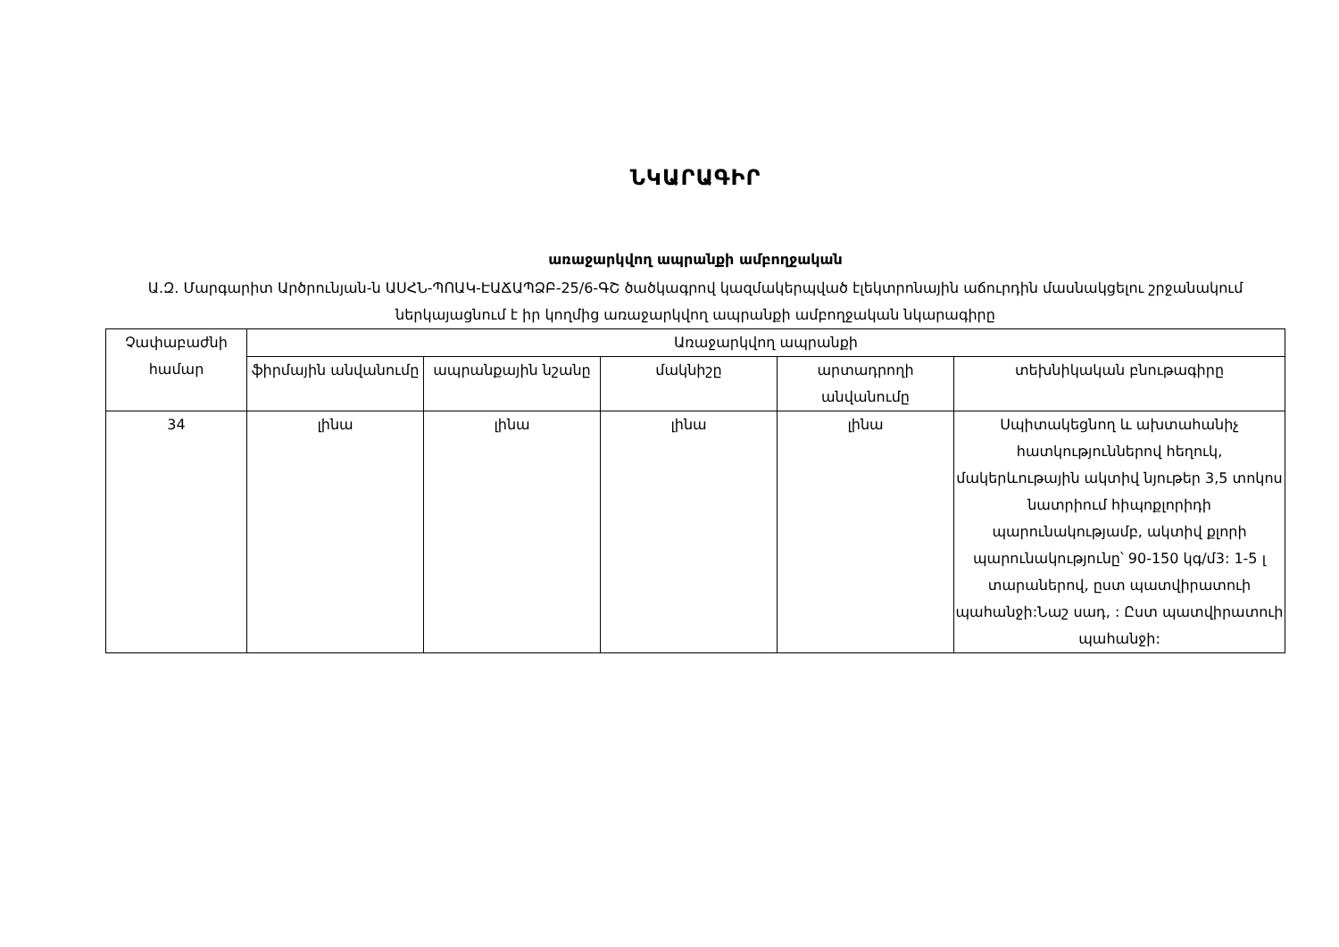ՆԿԱՐԱԳԻՐ
առաջարկվող ապրանքի ամբողջական
Ա.Զ. Մարգարիտ Արծրունյան-ն ԱՍՀՆ-ՊՈԱԿ-ԷԱՃԱՊՁԲ-25/6-ԳՇ ծածկագրով կազմակերպված էլեկտրոնային աճուրդին մասնակցելու շրջանակում ներկայացնում է իր կողմից առաջարկվող ապրանքի ամբողջական նկարագիրը
| Չափաբաժնի համար | Առաջարկվող ապրանքի | | | | |
| --- | --- | --- | --- | --- | --- |
| | ֆիրմային անվանումը | ապրանքային նշանը | մակնիշը | արտադրողի անվանումը | տեխնիկական բնութագիրը |
| 34 | լինա | լինա | լինա | լինա | Սպիտակեցնող և ախտահանիչ հատկություններով հեղուկ, մակերևութային ակտիվ նյութեր 3,5 տոկոս նատրիում հիպոքլորիդի պարունակությամբ, ակտիվ քլորի պարունակությունը՝ 90-150 կգ/մ3: 1-5 լ տարաներով, ըստ պատվիրատուի պահանջի:Նաշ սադ, : Ըստ պատվիրատուի պահանջի: |